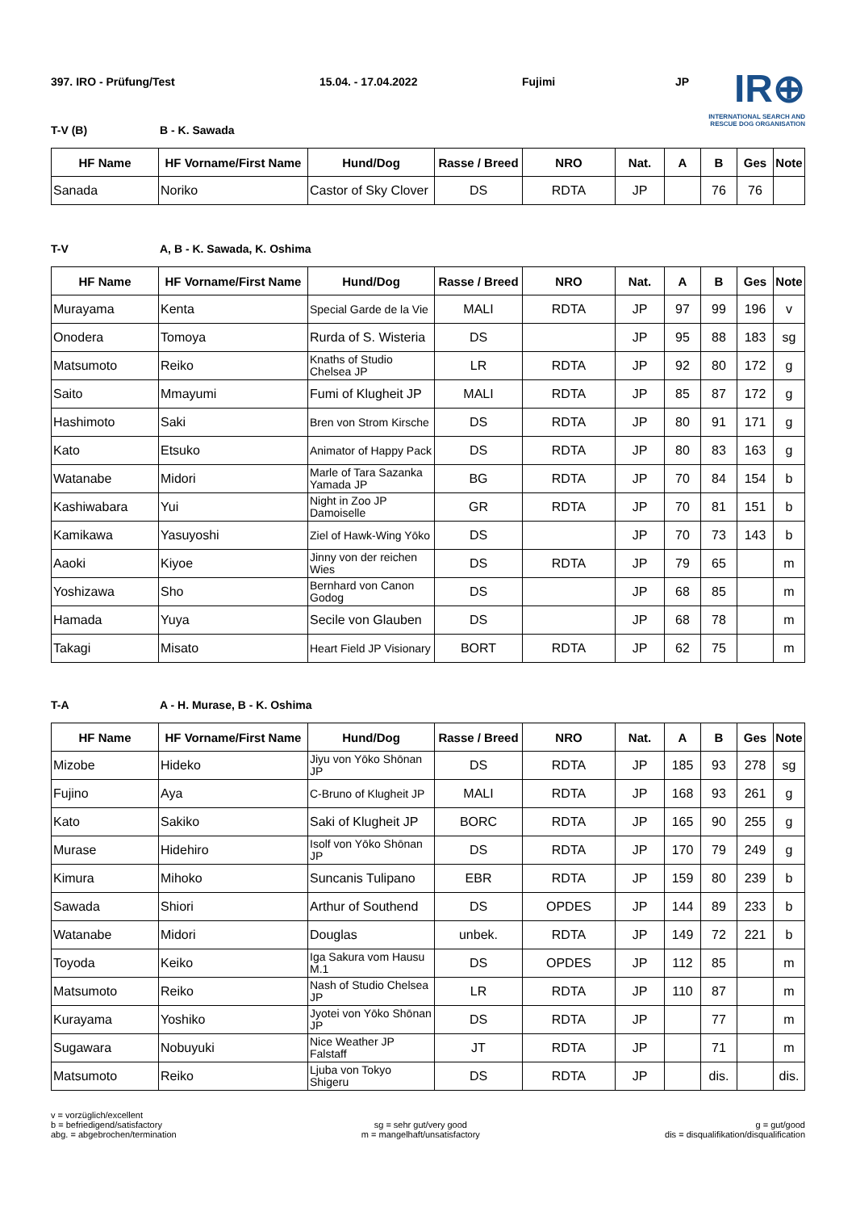IR⊕
INTERNATIONAL SEARCH AND
RESCUE DOG ORGANISATION
397. IRO - Prüfung/Test 15.04. - 17.04.2022 Fujimi JP
T-V (B) B - K. Sawada
| HF Name | HF Vorname/First Name | Hund/Dog | Rasse / Breed | NRO | Nat. | A | B | Ges | Note |
| --- | --- | --- | --- | --- | --- | --- | --- | --- | --- |
| Sanada | Noriko | Castor of Sky Clover | DS | RDTA | JP | | 76 | 76 | |
T-V A, B - K. Sawada, K. Oshima
| HF Name | HF Vorname/First Name | Hund/Dog | Rasse / Breed | NRO | Nat. | A | B | Ges | Note |
| --- | --- | --- | --- | --- | --- | --- | --- | --- | --- |
| Murayama | Kenta | Special Garde de la Vie | MALI | RDTA | JP | 97 | 99 | 196 | v |
| Onodera | Tomoya | Rurda of S. Wisteria | DS | | JP | 95 | 88 | 183 | sg |
| Matsumoto | Reiko | Knaths of Studio Chelsea JP | LR | RDTA | JP | 92 | 80 | 172 | g |
| Saito | Mmayumi | Fumi of Klugheit JP | MALI | RDTA | JP | 85 | 87 | 172 | g |
| Hashimoto | Saki | Bren von Strom Kirsche | DS | RDTA | JP | 80 | 91 | 171 | g |
| Kato | Etsuko | Animator of Happy Pack | DS | RDTA | JP | 80 | 83 | 163 | g |
| Watanabe | Midori | Marle of Tara Sazanka Yamada JP | BG | RDTA | JP | 70 | 84 | 154 | b |
| Kashiwabara | Yui | Night in Zoo JP Damoiselle | GR | RDTA | JP | 70 | 81 | 151 | b |
| Kamikawa | Yasuyoshi | Ziel of Hawk-Wing Yōko | DS | | JP | 70 | 73 | 143 | b |
| Aaoki | Kiyoe | Jinny von der reichen Wies | DS | RDTA | JP | 79 | 65 | | m |
| Yoshizawa | Sho | Bernhard von Canon Godog | DS | | JP | 68 | 85 | | m |
| Hamada | Yuya | Secile von Glauben | DS | | JP | 68 | 78 | | m |
| Takagi | Misato | Heart Field JP Visionary | BORT | RDTA | JP | 62 | 75 | | m |
T-A A - H. Murase, B - K. Oshima
| HF Name | HF Vorname/First Name | Hund/Dog | Rasse / Breed | NRO | Nat. | A | B | Ges | Note |
| --- | --- | --- | --- | --- | --- | --- | --- | --- | --- |
| Mizobe | Hideko | Jiyu von Yōko Shōnan JP | DS | RDTA | JP | 185 | 93 | 278 | sg |
| Fujino | Aya | C-Bruno of Klugheit JP | MALI | RDTA | JP | 168 | 93 | 261 | g |
| Kato | Sakiko | Saki of Klugheit JP | BORC | RDTA | JP | 165 | 90 | 255 | g |
| Murase | Hidehiro | Isolf von Yōko Shōnan JP | DS | RDTA | JP | 170 | 79 | 249 | g |
| Kimura | Mihoko | Suncanis Tulipano | EBR | RDTA | JP | 159 | 80 | 239 | b |
| Sawada | Shiori | Arthur of Southend | DS | OPDES | JP | 144 | 89 | 233 | b |
| Watanabe | Midori | Douglas | unbek. | RDTA | JP | 149 | 72 | 221 | b |
| Toyoda | Keiko | Iga Sakura vom Hausu M.1 | DS | OPDES | JP | 112 | 85 | | m |
| Matsumoto | Reiko | Nash of Studio Chelsea JP | LR | RDTA | JP | 110 | 87 | | m |
| Kurayama | Yoshiko | Jyotei von Yōko Shōnan JP | DS | RDTA | JP | | 77 | | m |
| Sugawara | Nobuyuki | Nice Weather JP Falstaff | JT | RDTA | JP | | 71 | | m |
| Matsumoto | Reiko | Ljuba von Tokyo Shigeru | DS | RDTA | JP | | dis. | | dis. |
v = vorzüglich/excellent
b = befriedigend/satisfactory
abg. = abgebrochen/termination
sg = sehr gut/very good
m = mangelhaft/unsatisfactory
g = gut/good
dis = disqualifikation/disqualification